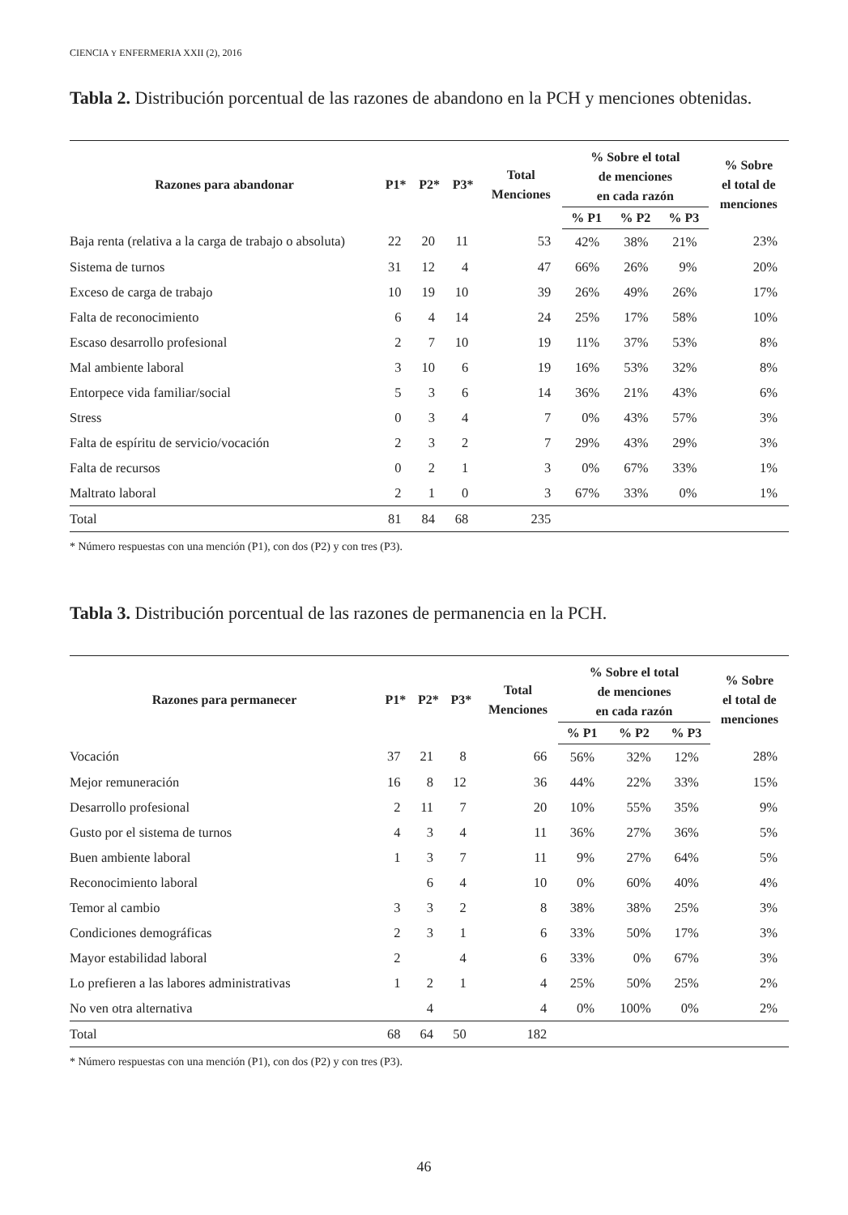CIENCIA Y ENFERMERIA XXII (2), 2016
Tabla 2. Distribución porcentual de las razones de abandono en la PCH y menciones obtenidas.
| Razones para abandonar | P1* | P2* | P3* | Total Menciones | % Sobre el total de menciones en cada razón | | | % Sobre el total de menciones |
| --- | --- | --- | --- | --- | --- | --- | --- | --- |
| | | | | | % P1 | % P2 | % P3 | |
| Baja renta (relativa a la carga de trabajo o absoluta) | 22 | 20 | 11 | 53 | 42% | 38% | 21% | 23% |
| Sistema de turnos | 31 | 12 | 4 | 47 | 66% | 26% | 9% | 20% |
| Exceso de carga de trabajo | 10 | 19 | 10 | 39 | 26% | 49% | 26% | 17% |
| Falta de reconocimiento | 6 | 4 | 14 | 24 | 25% | 17% | 58% | 10% |
| Escaso desarrollo profesional | 2 | 7 | 10 | 19 | 11% | 37% | 53% | 8% |
| Mal ambiente laboral | 3 | 10 | 6 | 19 | 16% | 53% | 32% | 8% |
| Entorpece vida familiar/social | 5 | 3 | 6 | 14 | 36% | 21% | 43% | 6% |
| Stress | 0 | 3 | 4 | 7 | 0% | 43% | 57% | 3% |
| Falta de espíritu de servicio/vocación | 2 | 3 | 2 | 7 | 29% | 43% | 29% | 3% |
| Falta de recursos | 0 | 2 | 1 | 3 | 0% | 67% | 33% | 1% |
| Maltrato laboral | 2 | 1 | 0 | 3 | 67% | 33% | 0% | 1% |
| Total | 81 | 84 | 68 | 235 | | | | |
* Número respuestas con una mención (P1), con dos (P2) y con tres (P3).
Tabla 3. Distribución porcentual de las razones de permanencia en la PCH.
| Razones para permanecer | P1* | P2* | P3* | Total Menciones | % Sobre el total de menciones en cada razón | | | % Sobre el total de menciones |
| --- | --- | --- | --- | --- | --- | --- | --- | --- |
| | | | | | % P1 | % P2 | % P3 | |
| Vocación | 37 | 21 | 8 | 66 | 56% | 32% | 12% | 28% |
| Mejor remuneración | 16 | 8 | 12 | 36 | 44% | 22% | 33% | 15% |
| Desarrollo profesional | 2 | 11 | 7 | 20 | 10% | 55% | 35% | 9% |
| Gusto por el sistema de turnos | 4 | 3 | 4 | 11 | 36% | 27% | 36% | 5% |
| Buen ambiente laboral | 1 | 3 | 7 | 11 | 9% | 27% | 64% | 5% |
| Reconocimiento laboral | | 6 | 4 | 10 | 0% | 60% | 40% | 4% |
| Temor al cambio | 3 | 3 | 2 | 8 | 38% | 38% | 25% | 3% |
| Condiciones demográficas | 2 | 3 | 1 | 6 | 33% | 50% | 17% | 3% |
| Mayor estabilidad laboral | 2 | | 4 | 6 | 33% | 0% | 67% | 3% |
| Lo prefieren a las labores administrativas | 1 | 2 | 1 | 4 | 25% | 50% | 25% | 2% |
| No ven otra alternativa | | 4 | | 4 | 0% | 100% | 0% | 2% |
| Total | 68 | 64 | 50 | 182 | | | | |
* Número respuestas con una mención (P1), con dos (P2) y con tres (P3).
46